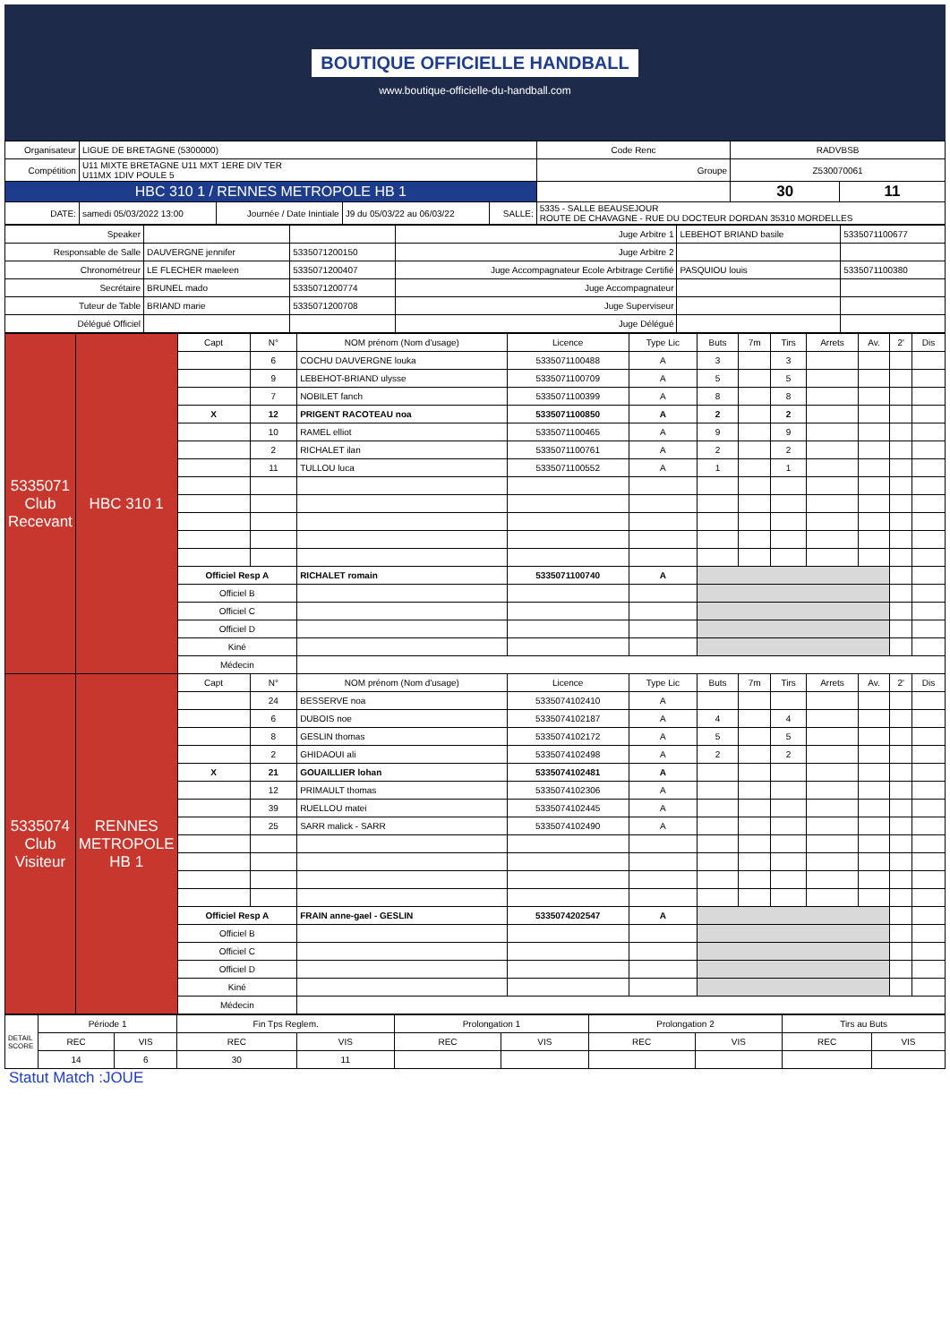BOUTIQUE OFFICIELLE HANDBALL
www.boutique-officielle-du-handball.com
| Organisateur | LIGUE DE BRETAGNE (5300000) | | | | | Code Renc | RADVBSB | |
| Compétition | U11 MIXTE BRETAGNE U11 MXT 1ERE DIV TER U11MX 1DIV POULE 5 | | | | | Groupe | Z530070061 | |
| HBC 310 1 / RENNES METROPOLE HB 1 | | | | | | | 30 | 11 |
| DATE: | samedi 05/03/2022 13:00 | Journée / Date Inintiale | J9 du 05/03/22 au 06/03/22 | SALLE: | 5335 - SALLE BEAUSEJOUR ROUTE DE CHAVAGNE - RUE DU DOCTEUR DORDAN 35310 MORDELLES | | | |
| Speaker | | | Juge Arbitre 1 | LEBEHOT BRIAND basile | 5335071100677 |
| Responsable de Salle | DAUVERGNE jennifer | 5335071200150 | Juge Arbitre 2 | | |
| Chronométreur | LE FLECHER maeleen | 5335071200407 | Juge Accompagnateur Ecole Arbitrage Certifié | PASQUIOU louis | 5335071100380 |
| Secrétaire | BRUNEL mado | 5335071200774 | Juge Accompagnateur | | |
| Tuteur de Table | BRIAND marie | 5335071200708 | Juge Superviseur | | |
| Délégué Officiel | | | Juge Délégué | | |
| 5335071 Club Recevant | HBC 310 1 | Capt | N° | NOM prénom (Nom d'usage) | Licence | Type Lic | Buts | 7m | Tirs | Arrets | Av. | 2' | Dis |
| | | | 6 | COCHU DAUVERGNE louka | 5335071100488 | A | 3 | | 3 | | | | |
| | | | 9 | LEBEHOT-BRIAND ulysse | 5335071100709 | A | 5 | | 5 | | | | |
| | | | 7 | NOBILET fanch | 5335071100399 | A | 8 | | 8 | | | | |
| | | X | 12 | PRIGENT RACOTEAU noa | 5335071100850 | A | 2 | | 2 | | | | |
| | | | 10 | RAMEL elliot | 5335071100465 | A | 9 | | 9 | | | | |
| | | | 2 | RICHALET ilan | 5335071100761 | A | 2 | | 2 | | | | |
| | | | 11 | TULLOU luca | 5335071100552 | A | 1 | | 1 | | | | |
| | | Officiel Resp A | | RICHALET romain | 5335071100740 | A | | | | | | | |
| | | Officiel B | | | | | | | | | | | |
| | | Officiel C | | | | | | | | | | | |
| | | Officiel D | | | | | | | | | | | |
| | | Kiné | | | | | | | | | | | |
| | | Médecin | | | | | | | | | | | |
| 5335074 Club Visiteur | RENNES METROPOLE HB 1 | Capt | N° | NOM prénom (Nom d'usage) | Licence | Type Lic | Buts | 7m | Tirs | Arrets | Av. | 2' | Dis |
| | | | 24 | BESSERVE noa | 5335074102410 | A | | | | | | | |
| | | | 6 | DUBOIS noe | 5335074102187 | A | 4 | | 4 | | | | |
| | | | 8 | GESLIN thomas | 5335074102172 | A | 5 | | 5 | | | | |
| | | | 2 | GHIDAOUI ali | 5335074102498 | A | 2 | | 2 | | | | |
| | | X | 21 | GOUAILLIER lohan | 5335074102481 | A | | | | | | | |
| | | | 12 | PRIMAULT thomas | 5335074102306 | A | | | | | | | |
| | | | 39 | RUELLOU matei | 5335074102445 | A | | | | | | | |
| | | | 25 | SARR malick - SARR | 5335074102490 | A | | | | | | | |
| | | Officiel Resp A | | FRAIN anne-gael - GESLIN | 5335074202547 | A | | | | | | | |
| | | Officiel B | | | | | | | | | | | |
| | | Officiel C | | | | | | | | | | | |
| | | Officiel D | | | | | | | | | | | |
| | | Kiné | | | | | | | | | | | |
| | | Médecin | | | | | | | | | | | |
| DETAIL SCORE | Période 1 | | Fin Tps Reglem. | | Prolongation 1 | | Prolongation 2 | | Tirs au Buts | |
| | REC | VIS | REC | VIS | REC | VIS | REC | VIS | REC | VIS |
| | 14 | 6 | 30 | 11 | | | | | | |
Statut Match :JOUE